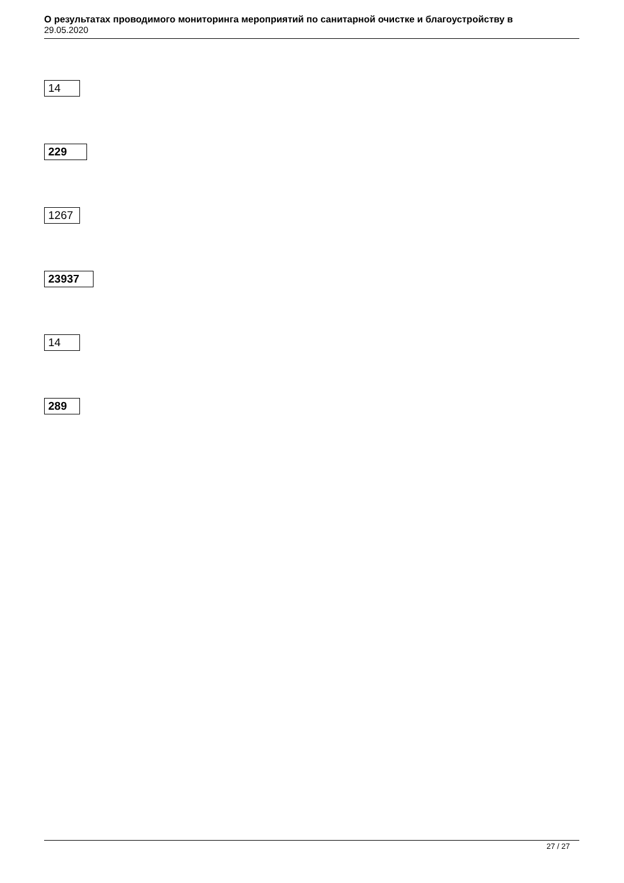О результатах проводимого мониторинга мероприятий по санитарной очистке и благоустройству в
29.05.2020
14
229
1267
23937
14
289
27 / 27